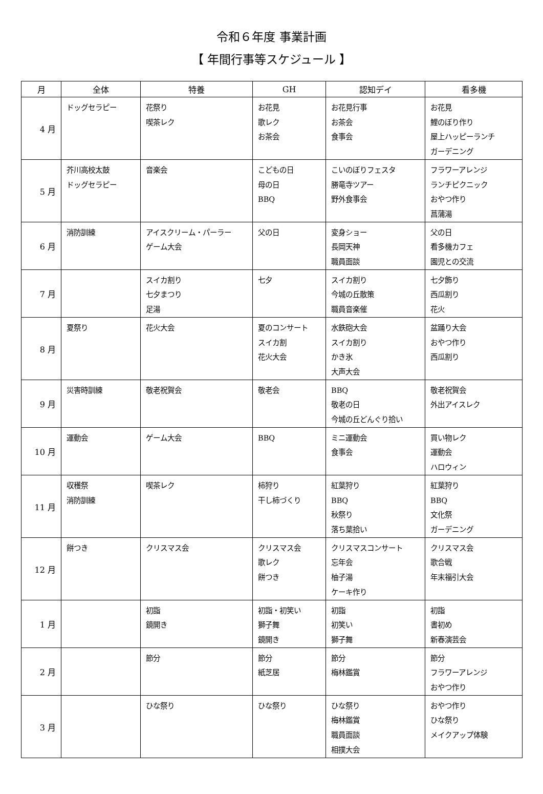令和６年度 事業計画
【 年間行事等スケジュール 】
| 月 | 全体 | 特養 | GH | 認知デイ | 看多機 |
| --- | --- | --- | --- | --- | --- |
| 4 月 | ドッグセラピー | 花祭り 喫茶レク | お花見 歌レク お茶会 | お花見行事 お茶会 食事会 | お花見 鯉のぼり作り 屋上ハッピーランチ ガーデニング |
| 5 月 | 芥川高校太鼓 ドッグセラピー | 音楽会 | こどもの日 母の日 BBQ | こいのぼりフェスタ 勝竜寺ツアー 野外食事会 | フラワーアレンジ ランチピクニック おやつ作り 菖蒲湯 |
| 6 月 | 消防訓練 | アイスクリーム・パーラー ゲーム大会 | 父の日 | 変身ショー 長岡天神 職員面談 | 父の日 看多機カフェ 園児との交流 |
| 7 月 | | スイカ割り 七夕まつり 足湯 | 七夕 | スイカ割り 今城の丘散策 職員音楽催 | 七夕飾り 西瓜割り 花火 |
| 8 月 | 夏祭り | 花火大会 | 夏のコンサート スイカ割 花火大会 | 水鉄砲大会 スイカ割り かき氷 大声大会 | 盆踊り大会 おやつ作り 西瓜割り |
| 9 月 | 災害時訓練 | 敬老祝賀会 | 敬老会 | BBQ 敬老の日 今城の丘どんぐり拾い | 敬老祝賀会 外出アイスレク |
| 10 月 | 運動会 | ゲーム大会 | BBQ | ミニ運動会 食事会 | 買い物レク 運動会 ハロウィン |
| 11 月 | 収穫祭 消防訓練 | 喫茶レク | 柿狩り 干し柿づくり | 紅葉狩り BBQ 秋祭り 落ち葉拾い | 紅葉狩り BBQ 文化祭 ガーデニング |
| 12 月 | 餅つき | クリスマス会 | クリスマス会 歌レク 餅つき | クリスマスコンサート 忘年会 柚子湯 ケーキ作り | クリスマス会 歌合戦 年末福引大会 |
| 1 月 | | 初詣 鏡開き | 初詣・初笑い 獅子舞 鏡開き | 初詣 初笑い 獅子舞 | 初詣 書初め 新春演芸会 |
| 2 月 | | 節分 | 節分 紙芝居 | 節分 梅林鑑賞 | 節分 フラワーアレンジ おやつ作り |
| 3 月 | | ひな祭り | ひな祭り | ひな祭り 梅林鑑賞 職員面談 相撲大会 | おやつ作り ひな祭り メイクアップ体験 |